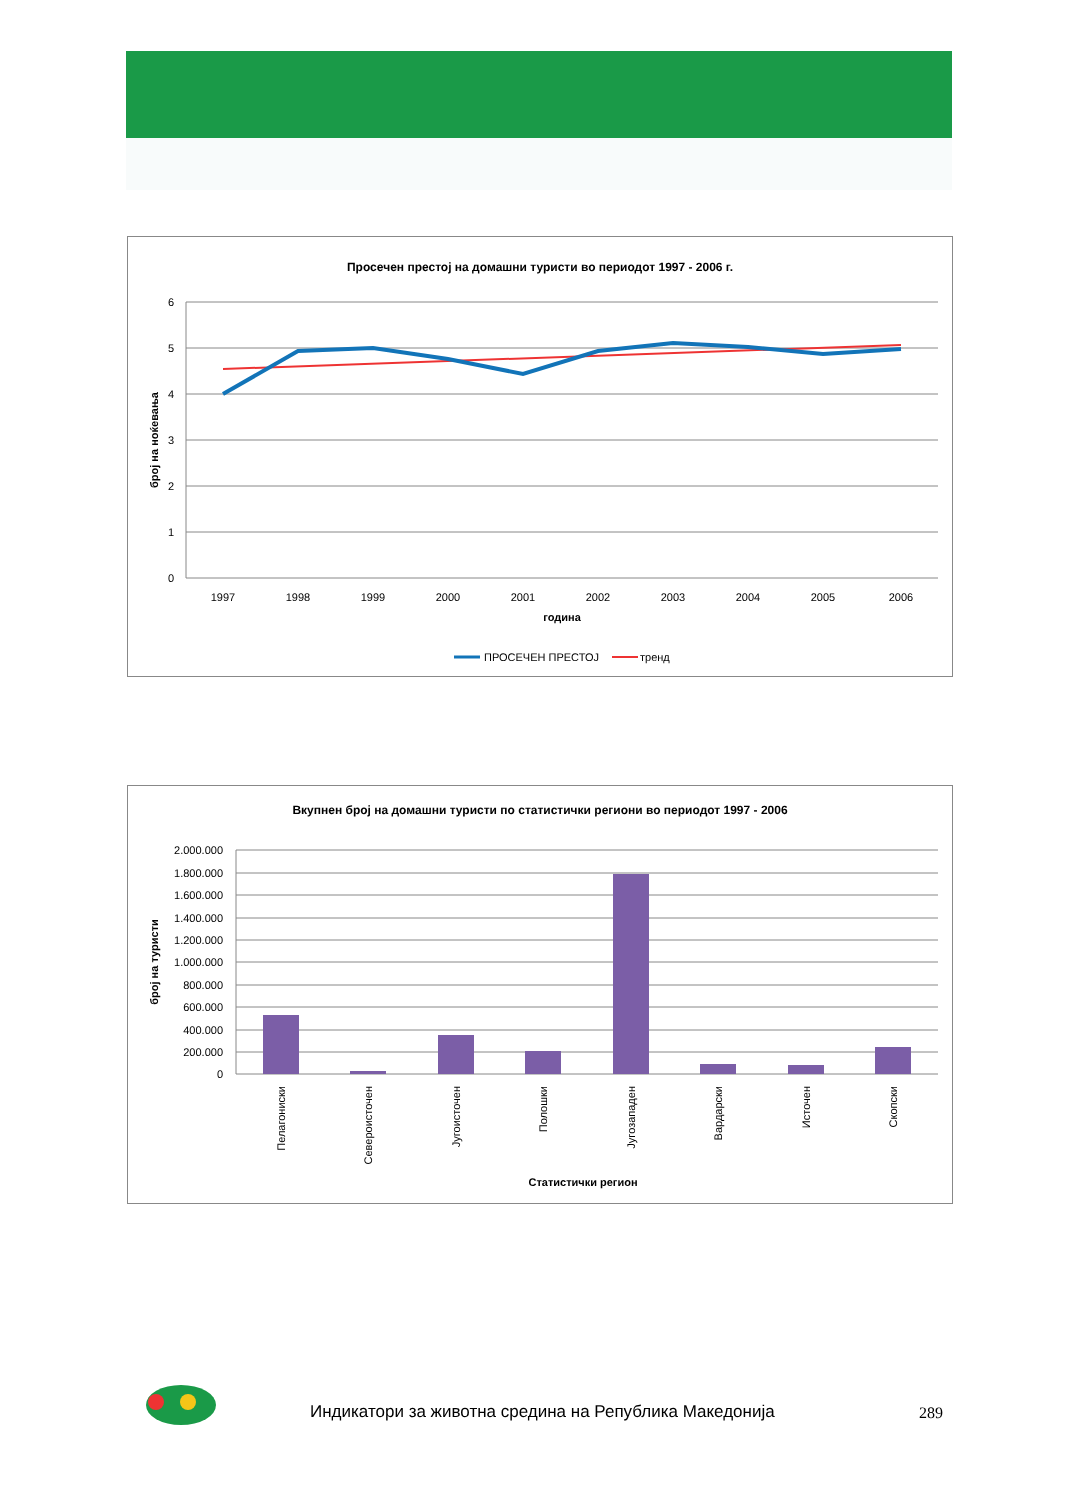Просечен престој на домашни туристи во периодот 1997 - 2006 г.
6
5
4
3
2
1
0
број на ноќевања
1997
1998
1999
2000
2001
2002
2003
2004
2005
2006
година
ПРОСЕЧЕН ПРЕСТОЈ
тренд
Вкупнен број на домашни туристи по статистички региони во периодот 1997 - 2006
2.000.000
1.800.000
1.600.000
1.400.000
1.200.000
1.000.000
800.000
600.000
400.000
200.000
0
број на туристи
Пелагониски
Североисточен
Југоисточен
Полошки
Југозападен
Вардарски
Источен
Скопски
Статистички регион
Индикатори за животна средина на Република Македонија
289